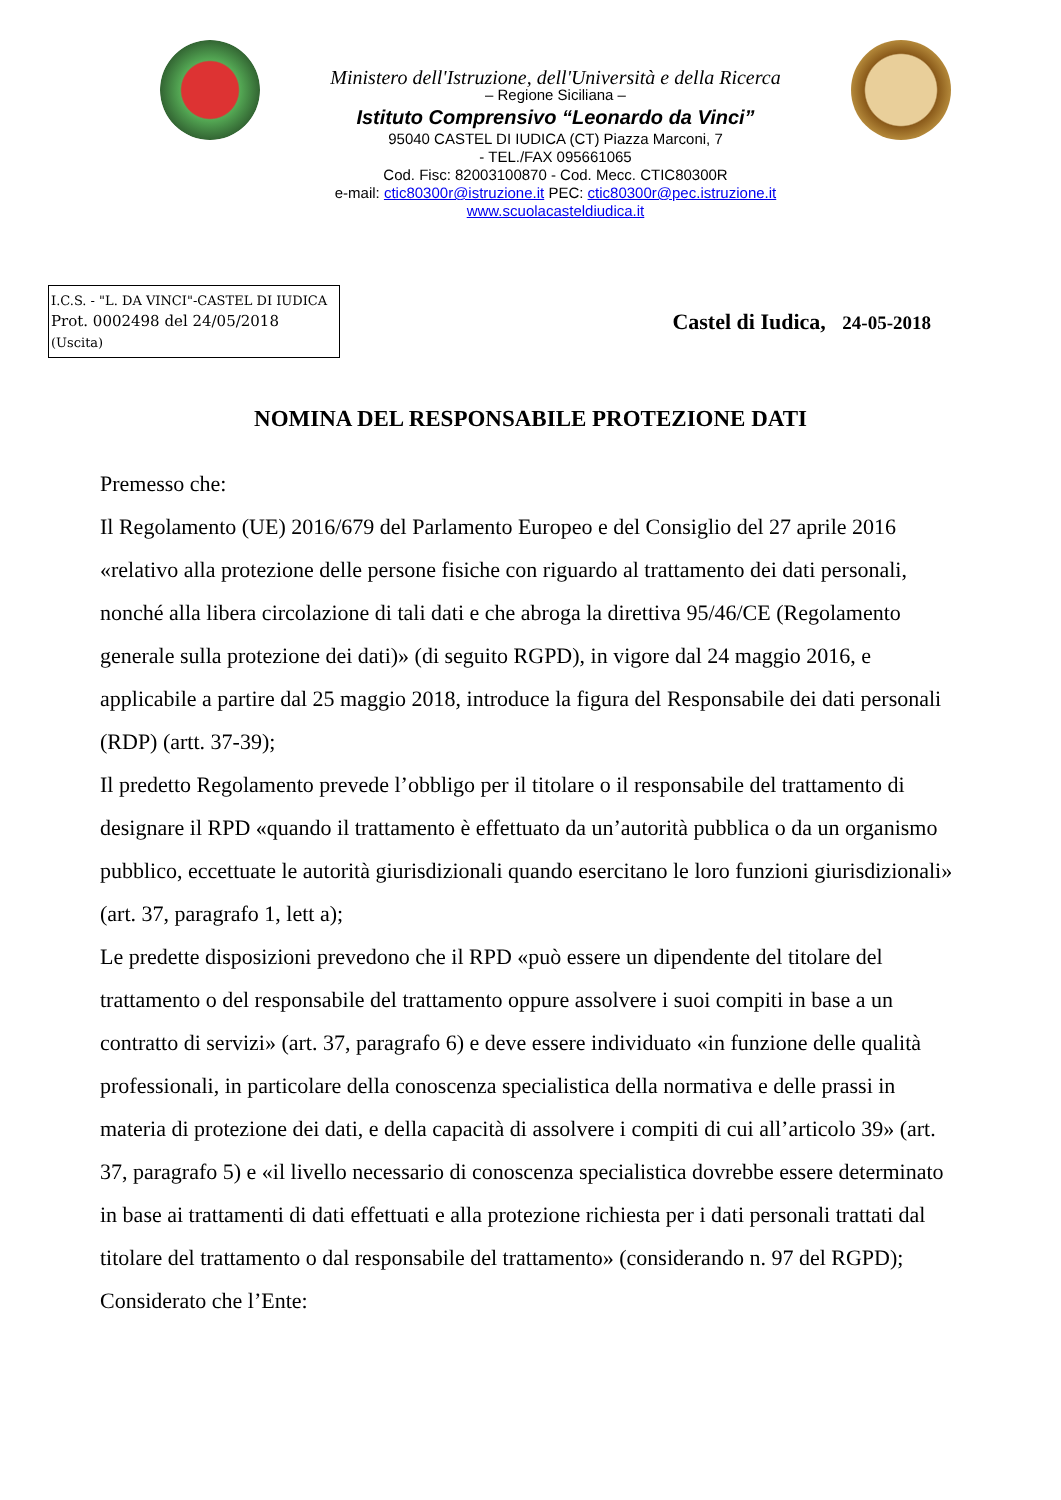Ministero dell'Istruzione, dell'Università e della Ricerca
– Regione Siciliana –
Istituto Comprensivo “Leonardo da Vinci”
95040 CASTEL DI IUDICA (CT) Piazza Marconi, 7
- TEL./FAX 095661065
Cod. Fisc: 82003100870 - Cod. Mecc. CTIC80300R
e-mail: ctic80300r@istruzione.it PEC: ctic80300r@pec.istruzione.it
www.scuolacasteldiudica.it
I.C.S. - "L. DA VINCI"-CASTEL DI IUDICA
Prot. 0002498 del 24/05/2018
(Uscita)
Castel di Iudica, 24-05-2018
NOMINA DEL RESPONSABILE PROTEZIONE DATI
Premesso che:
Il Regolamento (UE) 2016/679 del Parlamento Europeo e del Consiglio del 27 aprile 2016 «relativo alla protezione delle persone fisiche con riguardo al trattamento dei dati personali, nonché alla libera circolazione di tali dati e che abroga la direttiva 95/46/CE (Regolamento generale sulla protezione dei dati)» (di seguito RGPD), in vigore dal 24 maggio 2016, e applicabile a partire dal 25 maggio 2018, introduce la figura del Responsabile dei dati personali (RDP) (artt. 37-39);
Il predetto Regolamento prevede l’obbligo per il titolare o il responsabile del trattamento di designare il RPD «quando il trattamento è effettuato da un’autorità pubblica o da un organismo pubblico, eccettuate le autorità giurisdizionali quando esercitano le loro funzioni giurisdizionali» (art. 37, paragrafo 1, lett a);
Le predette disposizioni prevedono che il RPD «può essere un dipendente del titolare del trattamento o del responsabile del trattamento oppure assolvere i suoi compiti in base a un contratto di servizi» (art. 37, paragrafo 6) e deve essere individuato «in funzione delle qualità professionali, in particolare della conoscenza specialistica della normativa e delle prassi in materia di protezione dei dati, e della capacità di assolvere i compiti di cui all’articolo 39» (art. 37, paragrafo 5) e «il livello necessario di conoscenza specialistica dovrebbe essere determinato in base ai trattamenti di dati effettuati e alla protezione richiesta per i dati personali trattati dal titolare del trattamento o dal responsabile del trattamento» (considerando n. 97 del RGPD);
Considerato che l’Ente: